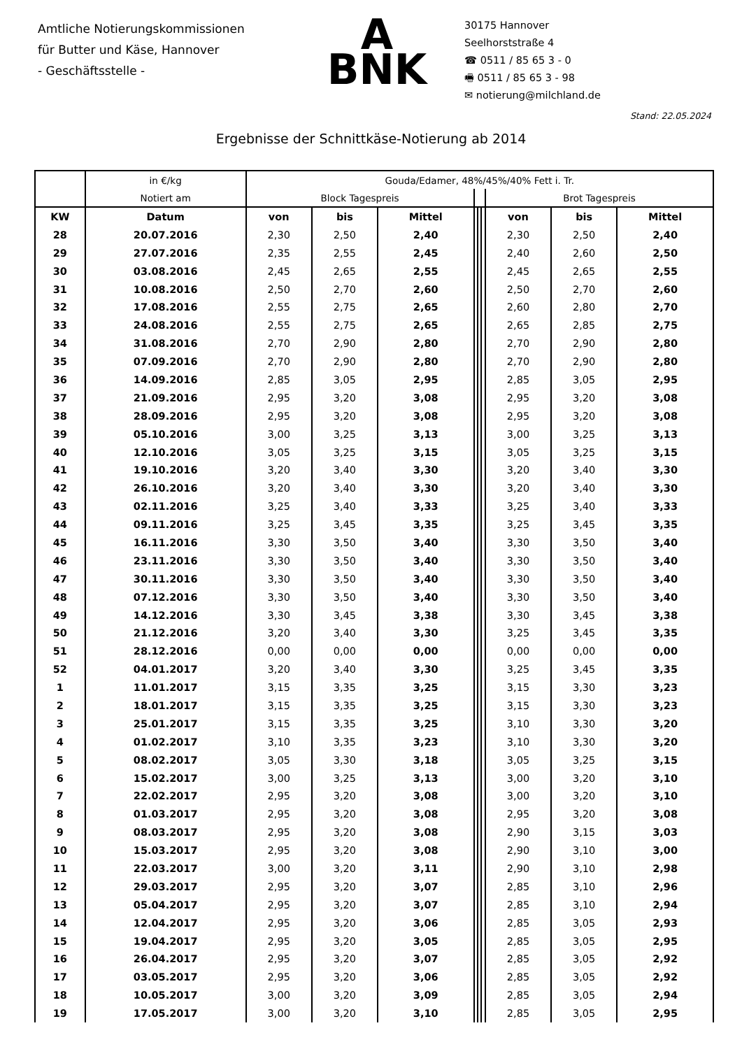Amtliche Notierungskommissionen
für Butter und Käse, Hannover
- Geschäftsstelle -
A
BNK
30175 Hannover
Seelhorststraße 4
☎ 0511 / 85 65 3 - 0
🖷 0511 / 85 65 3 - 98
✉ notierung@milchland.de
Stand: 22.05.2024
Ergebnisse der Schnittkäse-Notierung ab 2014
| | in €/kg | Gouda/Edamer, 48%/45%/40% Fett i. Tr. | | | | | | | | |
| | Notiert am | Block Tagespreis | | | | | | Brot Tagespreis | | |
| KW | Datum | von | bis | Mittel | | | | von | bis | Mittel |
| 28 | 20.07.2016 | 2,30 | 2,50 | 2,40 | | | | 2,30 | 2,50 | 2,40 |
| 29 | 27.07.2016 | 2,35 | 2,55 | 2,45 | | | | 2,40 | 2,60 | 2,50 |
| 30 | 03.08.2016 | 2,45 | 2,65 | 2,55 | | | | 2,45 | 2,65 | 2,55 |
| 31 | 10.08.2016 | 2,50 | 2,70 | 2,60 | | | | 2,50 | 2,70 | 2,60 |
| 32 | 17.08.2016 | 2,55 | 2,75 | 2,65 | | | | 2,60 | 2,80 | 2,70 |
| 33 | 24.08.2016 | 2,55 | 2,75 | 2,65 | | | | 2,65 | 2,85 | 2,75 |
| 34 | 31.08.2016 | 2,70 | 2,90 | 2,80 | | | | 2,70 | 2,90 | 2,80 |
| 35 | 07.09.2016 | 2,70 | 2,90 | 2,80 | | | | 2,70 | 2,90 | 2,80 |
| 36 | 14.09.2016 | 2,85 | 3,05 | 2,95 | | | | 2,85 | 3,05 | 2,95 |
| 37 | 21.09.2016 | 2,95 | 3,20 | 3,08 | | | | 2,95 | 3,20 | 3,08 |
| 38 | 28.09.2016 | 2,95 | 3,20 | 3,08 | | | | 2,95 | 3,20 | 3,08 |
| 39 | 05.10.2016 | 3,00 | 3,25 | 3,13 | | | | 3,00 | 3,25 | 3,13 |
| 40 | 12.10.2016 | 3,05 | 3,25 | 3,15 | | | | 3,05 | 3,25 | 3,15 |
| 41 | 19.10.2016 | 3,20 | 3,40 | 3,30 | | | | 3,20 | 3,40 | 3,30 |
| 42 | 26.10.2016 | 3,20 | 3,40 | 3,30 | | | | 3,20 | 3,40 | 3,30 |
| 43 | 02.11.2016 | 3,25 | 3,40 | 3,33 | | | | 3,25 | 3,40 | 3,33 |
| 44 | 09.11.2016 | 3,25 | 3,45 | 3,35 | | | | 3,25 | 3,45 | 3,35 |
| 45 | 16.11.2016 | 3,30 | 3,50 | 3,40 | | | | 3,30 | 3,50 | 3,40 |
| 46 | 23.11.2016 | 3,30 | 3,50 | 3,40 | | | | 3,30 | 3,50 | 3,40 |
| 47 | 30.11.2016 | 3,30 | 3,50 | 3,40 | | | | 3,30 | 3,50 | 3,40 |
| 48 | 07.12.2016 | 3,30 | 3,50 | 3,40 | | | | 3,30 | 3,50 | 3,40 |
| 49 | 14.12.2016 | 3,30 | 3,45 | 3,38 | | | | 3,30 | 3,45 | 3,38 |
| 50 | 21.12.2016 | 3,20 | 3,40 | 3,30 | | | | 3,25 | 3,45 | 3,35 |
| 51 | 28.12.2016 | 0,00 | 0,00 | 0,00 | | | | 0,00 | 0,00 | 0,00 |
| 52 | 04.01.2017 | 3,20 | 3,40 | 3,30 | | | | 3,25 | 3,45 | 3,35 |
| 1 | 11.01.2017 | 3,15 | 3,35 | 3,25 | | | | 3,15 | 3,30 | 3,23 |
| 2 | 18.01.2017 | 3,15 | 3,35 | 3,25 | | | | 3,15 | 3,30 | 3,23 |
| 3 | 25.01.2017 | 3,15 | 3,35 | 3,25 | | | | 3,10 | 3,30 | 3,20 |
| 4 | 01.02.2017 | 3,10 | 3,35 | 3,23 | | | | 3,10 | 3,30 | 3,20 |
| 5 | 08.02.2017 | 3,05 | 3,30 | 3,18 | | | | 3,05 | 3,25 | 3,15 |
| 6 | 15.02.2017 | 3,00 | 3,25 | 3,13 | | | | 3,00 | 3,20 | 3,10 |
| 7 | 22.02.2017 | 2,95 | 3,20 | 3,08 | | | | 3,00 | 3,20 | 3,10 |
| 8 | 01.03.2017 | 2,95 | 3,20 | 3,08 | | | | 2,95 | 3,20 | 3,08 |
| 9 | 08.03.2017 | 2,95 | 3,20 | 3,08 | | | | 2,90 | 3,15 | 3,03 |
| 10 | 15.03.2017 | 2,95 | 3,20 | 3,08 | | | | 2,90 | 3,10 | 3,00 |
| 11 | 22.03.2017 | 3,00 | 3,20 | 3,11 | | | | 2,90 | 3,10 | 2,98 |
| 12 | 29.03.2017 | 2,95 | 3,20 | 3,07 | | | | 2,85 | 3,10 | 2,96 |
| 13 | 05.04.2017 | 2,95 | 3,20 | 3,07 | | | | 2,85 | 3,10 | 2,94 |
| 14 | 12.04.2017 | 2,95 | 3,20 | 3,06 | | | | 2,85 | 3,05 | 2,93 |
| 15 | 19.04.2017 | 2,95 | 3,20 | 3,05 | | | | 2,85 | 3,05 | 2,95 |
| 16 | 26.04.2017 | 2,95 | 3,20 | 3,07 | | | | 2,85 | 3,05 | 2,92 |
| 17 | 03.05.2017 | 2,95 | 3,20 | 3,06 | | | | 2,85 | 3,05 | 2,92 |
| 18 | 10.05.2017 | 3,00 | 3,20 | 3,09 | | | | 2,85 | 3,05 | 2,94 |
| 19 | 17.05.2017 | 3,00 | 3,20 | 3,10 | | | | 2,85 | 3,05 | 2,95 |